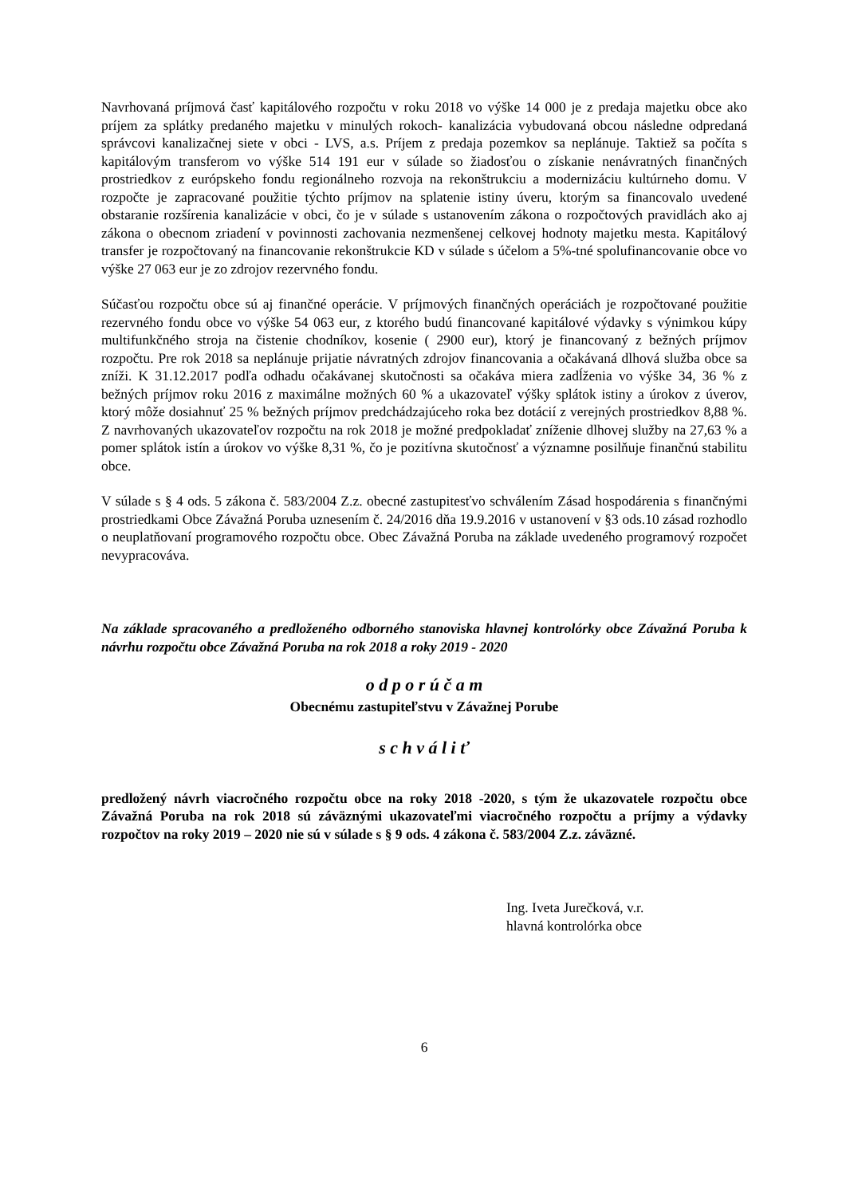Navrhovaná príjmová časť kapitálového rozpočtu v roku 2018 vo výške 14 000 je z predaja majetku obce ako príjem za splátky predaného majetku v minulých rokoch- kanalizácia vybudovaná obcou následne odpredaná správcovi kanalizačnej siete v obci - LVS, a.s. Príjem z predaja pozemkov sa neplánuje. Taktiež sa počíta s kapitálovým transferom vo výške 514 191 eur v súlade so žiadosťou o získanie nenávratných finančných prostriedkov z európskeho fondu regionálneho rozvoja na rekonštrukciu a modernizáciu kultúrneho domu. V rozpočte je zapracované použitie týchto príjmov na splatenie istiny úveru, ktorým sa financovalo uvedené obstaranie rozšírenia kanalizácie v obci, čo je v súlade s ustanovením zákona o rozpočtových pravidlách ako aj zákona o obecnom zriadení v povinnosti zachovania nezmenšenej celkovej hodnoty majetku mesta. Kapitálový transfer je rozpočtovaný na financovanie rekonštrukcie KD v súlade s účelom a 5%-tné spolufinancovanie obce vo výške 27 063 eur je zo zdrojov rezervného fondu.
Súčasťou rozpočtu obce sú aj finančné operácie. V príjmových finančných operáciách je rozpočtované použitie rezervného fondu obce vo výške 54 063 eur, z ktorého budú financované kapitálové výdavky s výnimkou kúpy multifunkčného stroja na čistenie chodníkov, kosenie ( 2900 eur), ktorý je financovaný z bežných príjmov rozpočtu. Pre rok 2018 sa neplánuje prijatie návratných zdrojov financovania a očakávaná dlhová služba obce sa zníži. K 31.12.2017 podľa odhadu očakávanej skutočnosti sa očakáva miera zadĺženia vo výške 34, 36 % z bežných príjmov roku 2016 z maximálne možných 60 % a ukazovateľ výšky splátok istiny a úrokov z úverov, ktorý môže dosiahnuť 25 % bežných príjmov predchádzajúceho roka bez dotácií z verejných prostriedkov 8,88 %. Z navrhovaných ukazovateľov rozpočtu na rok 2018 je možné predpokladať zníženie dlhovej služby na 27,63 % a pomer splátok istín a úrokov vo výške 8,31 %, čo je pozitívna skutočnosť a významne posilňuje finančnú stabilitu obce.
V súlade s § 4 ods. 5 zákona č. 583/2004 Z.z. obecné zastupitesťvo schválením Zásad hospodárenia s finančnými prostriedkami Obce Závažná Poruba uznesením č. 24/2016 dňa 19.9.2016 v ustanovení v §3 ods.10 zásad rozhodlo o neuplatňovaní programového rozpočtu obce. Obec Závažná Poruba na základe uvedeného programový rozpočet nevypracováva.
Na základe spracovaného a predloženého odborného stanoviska hlavnej kontrolórky obce Závažná Poruba k návrhu rozpočtu obce Závažná Poruba na rok 2018 a roky 2019 - 2020
o d p o r ú č a m
Obecnému zastupiteľstvu v Závažnej Porube
s c h v á l i ť
predložený návrh viacročného rozpočtu obce na roky 2018 -2020, s tým že ukazovatele rozpočtu obce Závažná Poruba na rok 2018 sú záväznými ukazovateľmi viacročného rozpočtu a príjmy a výdavky rozpočtov na roky 2019 – 2020 nie sú v súlade s § 9 ods. 4 zákona č. 583/2004 Z.z. záväzné.
Ing. Iveta Jurečková, v.r.
hlavná kontrolórka obce
6